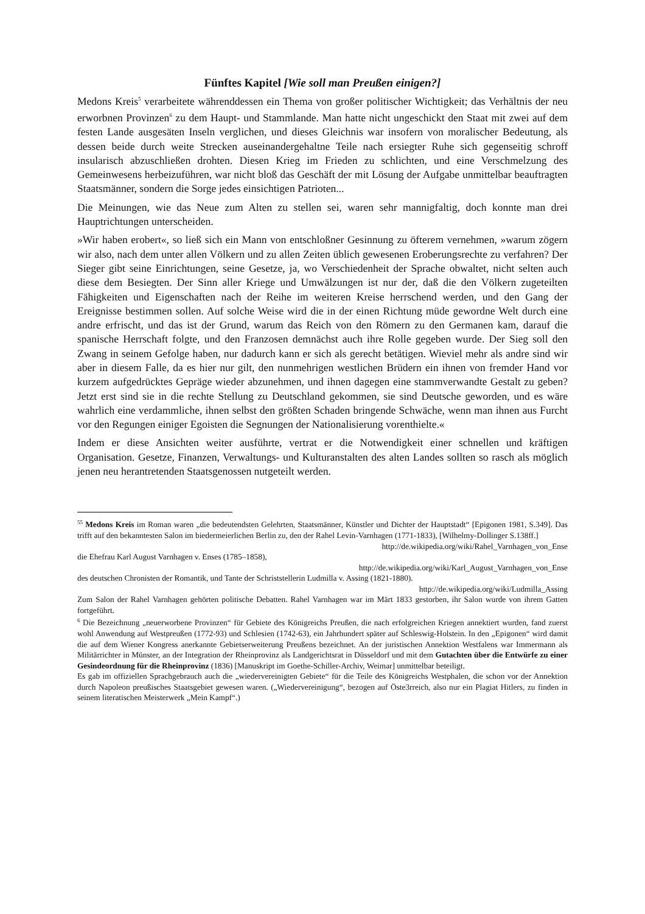Fünftes Kapitel [Wie soll man Preußen einigen?]
Medons Kreis<sup>5</sup> verarbeitete währenddessen ein Thema von großer politischer Wichtigkeit; das Verhältnis der neu erworbnen Provinzen<sup>6</sup> zu dem Haupt- und Stammlande. Man hatte nicht ungeschickt den Staat mit zwei auf dem festen Lande ausgesäten Inseln verglichen, und dieses Gleichnis war insofern von moralischer Bedeutung, als dessen beide durch weite Strecken auseinandergehaltne Teile nach ersiegter Ruhe sich gegenseitig schroff insularisch abzuschließen drohten. Diesen Krieg im Frieden zu schlichten, und eine Verschmelzung des Gemeinwesens herbeizuführen, war nicht bloß das Geschäft der mit Lösung der Aufgabe unmittelbar beauftragten Staatsmänner, sondern die Sorge jedes einsichtigen Patrioten...
Die Meinungen, wie das Neue zum Alten zu stellen sei, waren sehr mannigfaltig, doch konnte man drei Hauptrichtungen unterscheiden.
»Wir haben erobert«, so ließ sich ein Mann von entschloßner Gesinnung zu öfterem vernehmen, »warum zögern wir also, nach dem unter allen Völkern und zu allen Zeiten üblich gewesenen Eroberungsrechte zu verfahren? Der Sieger gibt seine Einrichtungen, seine Gesetze, ja, wo Verschiedenheit der Sprache obwaltet, nicht selten auch diese dem Besiegten. Der Sinn aller Kriege und Umwälzungen ist nur der, daß die den Völkern zugeteilten Fähigkeiten und Eigenschaften nach der Reihe im weiteren Kreise herrschend werden, und den Gang der Ereignisse bestimmen sollen. Auf solche Weise wird die in der einen Richtung müde gewordne Welt durch eine andre erfrischt, und das ist der Grund, warum das Reich von den Römern zu den Germanen kam, darauf die spanische Herrschaft folgte, und den Franzosen demnächst auch ihre Rolle gegeben wurde. Der Sieg soll den Zwang in seinem Gefolge haben, nur dadurch kann er sich als gerecht betätigen. Wieviel mehr als andre sind wir aber in diesem Falle, da es hier nur gilt, den nunmehrigen westlichen Brüdern ein ihnen von fremder Hand vor kurzem aufgedrücktes Gepräge wieder abzunehmen, und ihnen dagegen eine stammverwandte Gestalt zu geben? Jetzt erst sind sie in die rechte Stellung zu Deutschland gekommen, sie sind Deutsche geworden, und es wäre wahrlich eine verdammliche, ihnen selbst den größten Schaden bringende Schwäche, wenn man ihnen aus Furcht vor den Regungen einiger Egoisten die Segnungen der Nationalisierung vorenthielte.«
Indem er diese Ansichten weiter ausführte, vertrat er die Notwendigkeit einer schnellen und kräftigen Organisation. Gesetze, Finanzen, Verwaltungs- und Kulturanstalten des alten Landes sollten so rasch als möglich jenen neu herantretenden Staatsgenossen nutgeteilt werden.
<sup>55</sup> Medons Kreis im Roman waren „die bedeutendsten Gelehrten, Staatsmänner, Künstler und Dichter der Hauptstadt“ [Epigonen 1981, S.349]. Das trifft auf den bekanntesten Salon im biedermeierlichen Berlin zu, den der Rahel Levin-Varnhagen (1771-1833), [Wilhelmy-Dollinger S.138ff.]
http://de.wikipedia.org/wiki/Rahel_Varnhagen_von_Ense
die Ehefrau Karl August Varnhagen v. Enses (1785–1858),
http://de.wikipedia.org/wiki/Karl_August_Varnhagen_von_Ense
des deutschen Chronisten der Romantik, und Tante der Schriststellerin Ludmilla v. Assing (1821-1880).
http://de.wikipedia.org/wiki/Ludmilla_Assing
Zum Salon der Rahel Varnhagen gehörten politische Debatten. Rahel Varnhagen war im Märt 1833 gestorben, ihr Salon wurde von ihrem Gatten fortgeführt.
<sup>6</sup> Die Bezeichnung „neuerworbene Provinzen“ für Gebiete des Königreichs Preußen, die nach erfolgreichen Kriegen annektiert wurden, fand zuerst wohl Anwendung auf Westpreußen (1772-93) und Schlesien (1742-63), ein Jahrhundert später auf Schleswig-Holstein. In den „Epigonen“ wird damit die auf dem Wiener Kongress anerkannte Gebietserweiterung Preußens bezeichnet. An der juristischen Annektion Westfalens war Immermann als Militärrichter in Münster, an der Integration der Rheinprovinz als Landgerichtsrat in Düsseldorf und mit dem Gutachten über die Entwürfe zu einer Gesindeordnung für die Rheinprovinz (1836) [Manuskript im Goethe-Schiller-Archiv, Weimar] unmittelbar beteiligt.
Es gab im offiziellen Sprachgebrauch auch die „wiedervereinigten Gebiete“ für die Teile des Königreichs Westphalen, die schon vor der Annektion durch Napoleon preußisches Staatsgebiet gewesen waren. („Wiedervereinigung“, bezogen auf Öste3rreich, also nur ein Plagiat Hitlers, zu finden in seinem literatischen Meisterwerk „Mein Kampf“.)